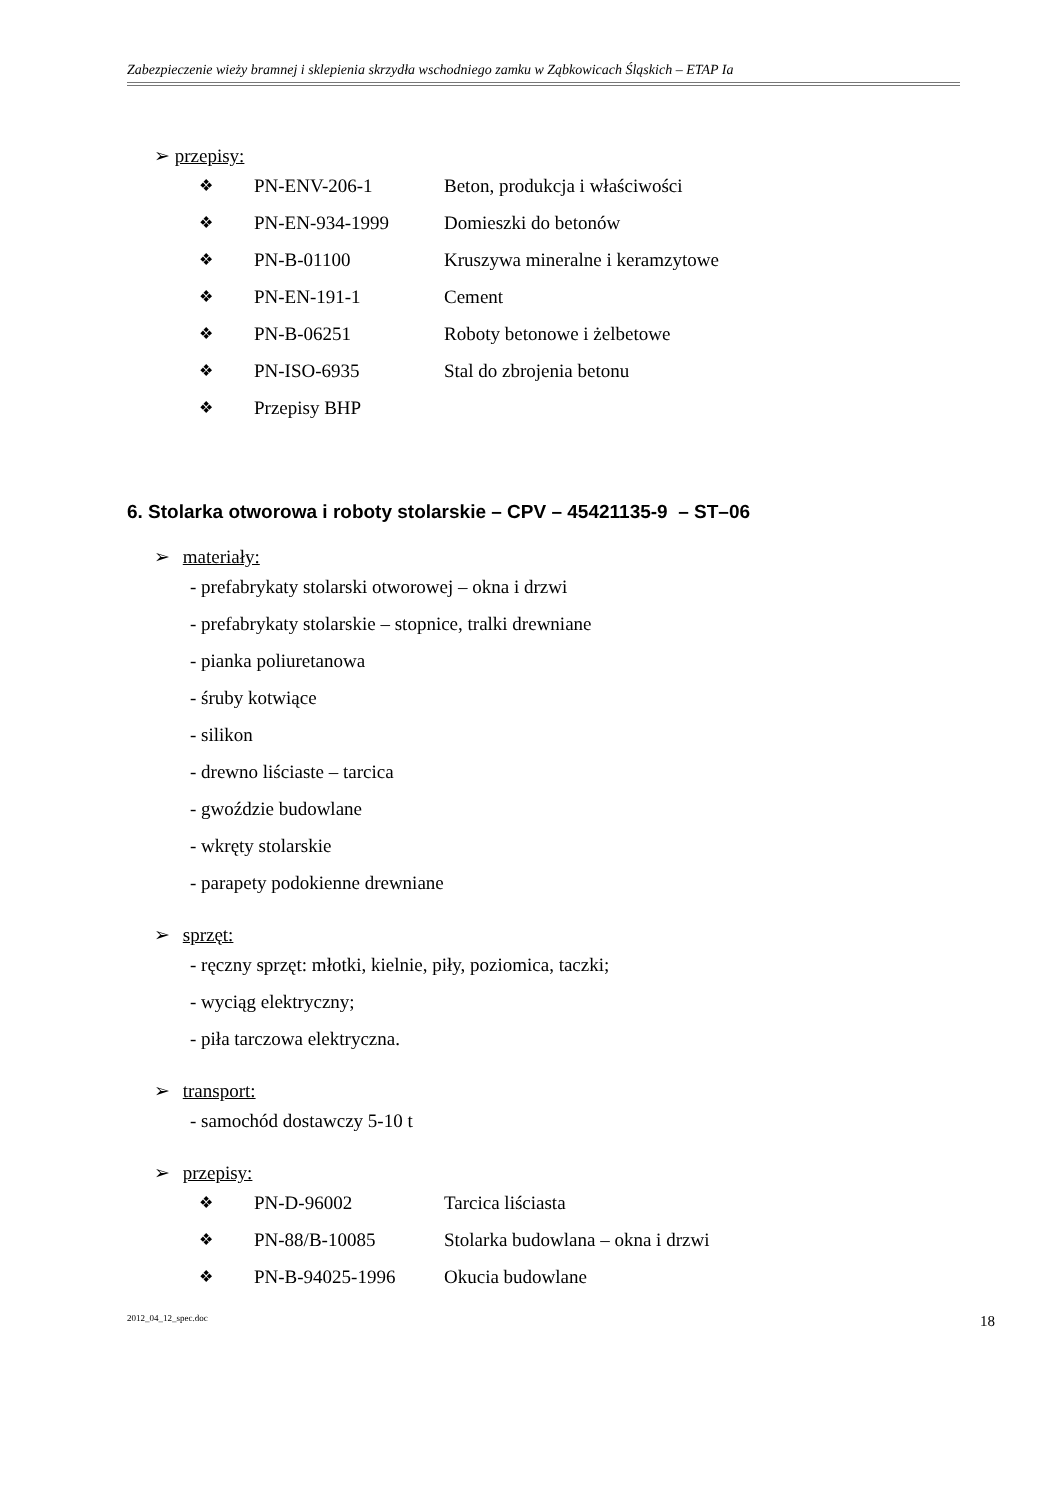Zabezpieczenie wieży bramnej i sklepienia skrzydła wschodniego zamku w Ząbkowicach Śląskich – ETAP Ia
➢ przepisy:
❖ PN-ENV-206-1 Beton, produkcja i właściwości
❖ PN-EN-934-1999 Domieszki do betonów
❖ PN-B-01100 Kruszywa mineralne i keramzytowe
❖ PN-EN-191-1 Cement
❖ PN-B-06251 Roboty betonowe i żelbetowe
❖ PN-ISO-6935 Stal do zbrojenia betonu
❖ Przepisy BHP
6. Stolarka otworowa i roboty stolarskie – CPV – 45421135-9 – ST–06
➢ materiały:
- prefabrykaty stolarski otworowej – okna i drzwi
- prefabrykaty stolarskie – stopnice, tralki drewniane
- pianka poliuretanowa
- śruby kotwiące
- silikon
- drewno liściaste – tarcica
- gwoździe budowlane
- wkręty stolarskie
- parapety podokienne drewniane
➢ sprzęt:
- ręczny sprzęt: młotki, kielnie, piły, poziomica, taczki;
- wyciąg elektryczny;
- piła tarczowa elektryczna.
➢ transport:
- samochód dostawczy 5-10 t
➢ przepisy:
❖ PN-D-96002 Tarcica liściasta
❖ PN-88/B-10085 Stolarka budowlana – okna i drzwi
❖ PN-B-94025-1996 Okucia budowlane
2012_04_12_spec.doc 18